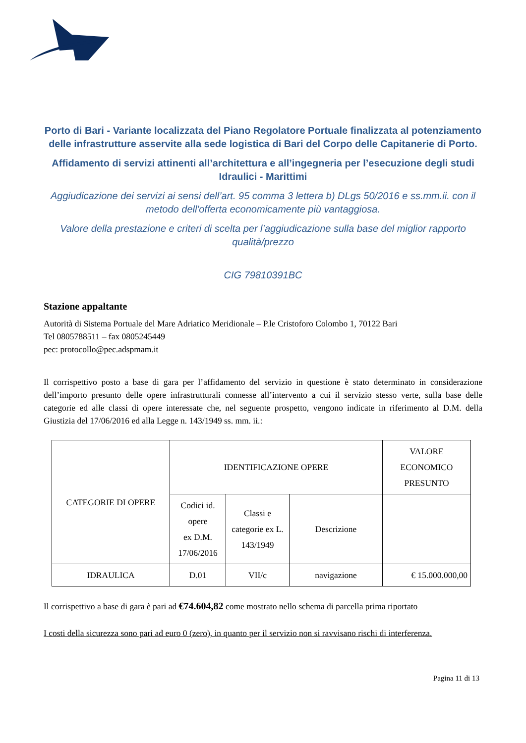Porto di Bari - Variante localizzata del Piano Regolatore Portuale finalizzata al potenziamento delle infrastrutture asservite alla sede logistica di Bari del Corpo delle Capitanerie di Porto.
Affidamento di servizi attinenti all’architettura e all’ingegneria per l’esecuzione degli studi Idraulici - Marittimi
Aggiudicazione dei servizi ai sensi dell’art. 95 comma 3 lettera b) DLgs 50/2016 e ss.mm.ii. con il metodo dell'offerta economicamente più vantaggiosa.
Valore della prestazione e criteri di scelta per l’aggiudicazione sulla base del miglior rapporto qualità/prezzo
CIG 79810391BC
Stazione appaltante
Autorità di Sistema Portuale del Mare Adriatico Meridionale – P.le Cristoforo Colombo 1, 70122 Bari
Tel 0805788511 – fax 0805245449
pec: protocollo@pec.adspmam.it
Il corrispettivo posto a base di gara per l’affidamento del servizio in questione è stato determinato in considerazione dell’importo presunto delle opere infrastrutturali connesse all’intervento a cui il servizio stesso verte, sulla base delle categorie ed alle classi di opere interessate che, nel seguente prospetto, vengono indicate in riferimento al D.M. della Giustizia del 17/06/2016 ed alla Legge n. 143/1949 ss. mm. ii.:
| CATEGORIE DI OPERE | IDENTIFICAZIONE OPERE | | | VALORE ECONOMICO PRESUNTO |
| | Codici id. opere ex D.M. 17/06/2016 | Classi e categorie ex L. 143/1949 | Descrizione | |
| IDRAULICA | D.01 | VII/c | navigazione | € 15.000.000,00 |
Il corrispettivo a base di gara è pari ad €74.604,82 come mostrato nello schema di parcella prima riportato
I costi della sicurezza sono pari ad euro 0 (zero), in quanto per il servizio non si ravvisano rischi di interferenza.
Pagina 11 di 13